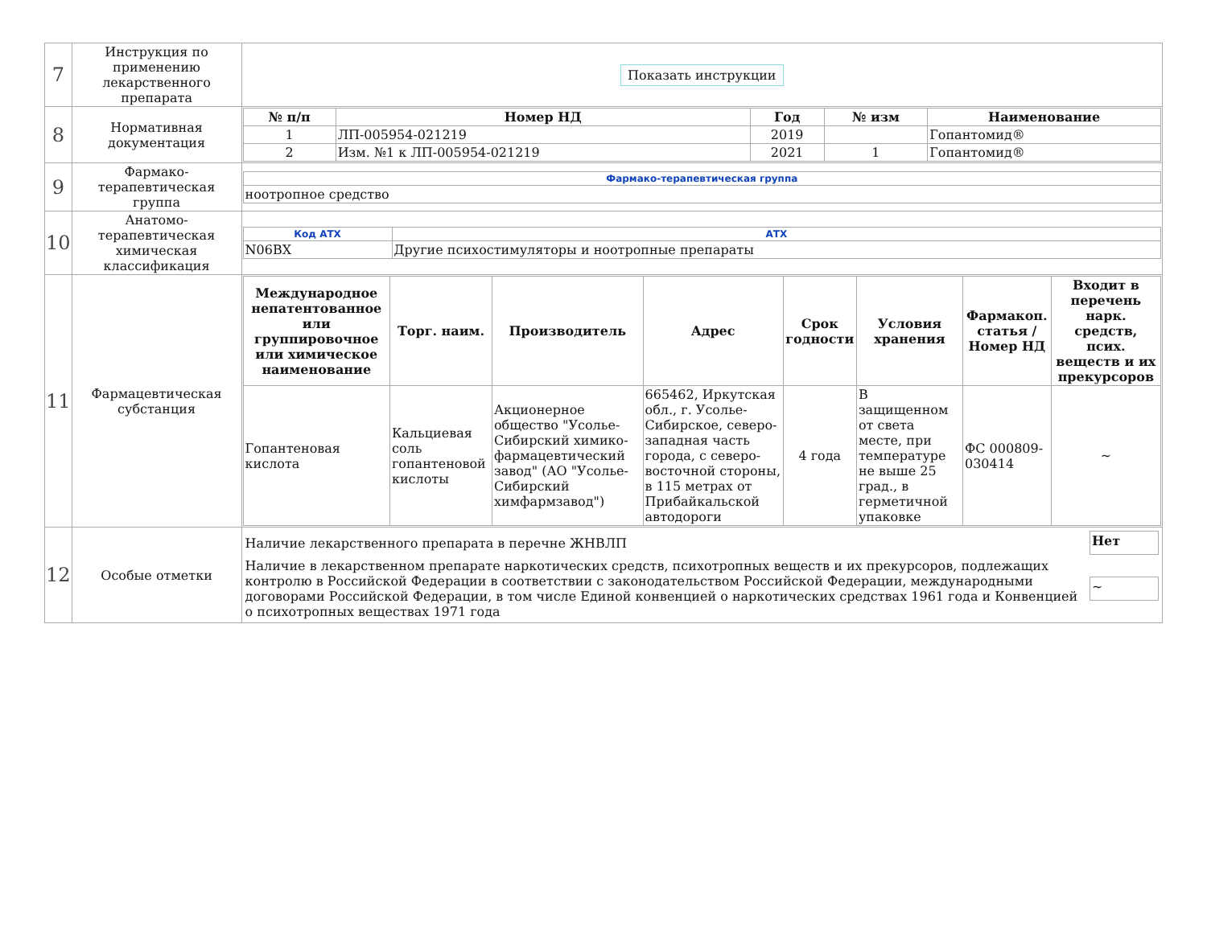| 7 | Инструкция по применению лекарственного препарата | Показать инструкции |
| 8 | Нормативная документация | / № п/п / Номер НД / Год / № изм / Наименование / / --- / --- / --- / --- / --- / / 1 / ЛП-005954-021219 / 2019 / / Гопантомид® / / 2 / Изм. №1 к ЛП-005954-021219 / 2021 / 1 / Гопантомид® / |
| 9 | Фармако-терапевтическая группа | / Фармако-терапевтическая группа / / ноотропное средство / |
| 10 | Анатомо-терапевтическая химическая классификация | / Код АТХ / АТХ / / N06BX / Другие психостимуляторы и ноотропные препараты / |
| 11 | Фармацевтическая субстанция | / Международное непатентованное или группировочное или химическое наименование / Торг. наим. / Производитель / Адрес / Срок годности / Условия хранения / Фармакоп. статья / Номер НД / Входит в перечень нарк. средств, псих. веществ и их прекурсоров / / --- / --- / --- / --- / --- / --- / --- / --- / / Гопантеновая кислота / Кальциевая соль гопантеновой кислоты / Акционерное общество "Усолье-Сибирский химико-фармацевтический завод" (АО "Усолье-Сибирский химфармзавод") / 665462, Иркутская обл., г. Усолье-Сибирское, северо-западная часть города, с северо-восточной стороны, в 115 метрах от Прибайкальской автодороги / 4 года / В защищенном от света месте, при температуре не выше 25 град., в герметичной упаковке / ФС 000809-030414 / ~ / |
| 12 | Особые отметки | / Наличие лекарственного препарата в перечне ЖНВЛП / Нет / / Наличие в лекарственном препарате наркотических средств, психотропных веществ и их прекурсоров, подлежащих контролю в Российской Федерации в соответствии с законодательством Российской Федерации, международными договорами Российской Федерации, в том числе Единой конвенцией о наркотических средствах 1961 года и Конвенцией о психотропных веществах 1971 года / ~ / |